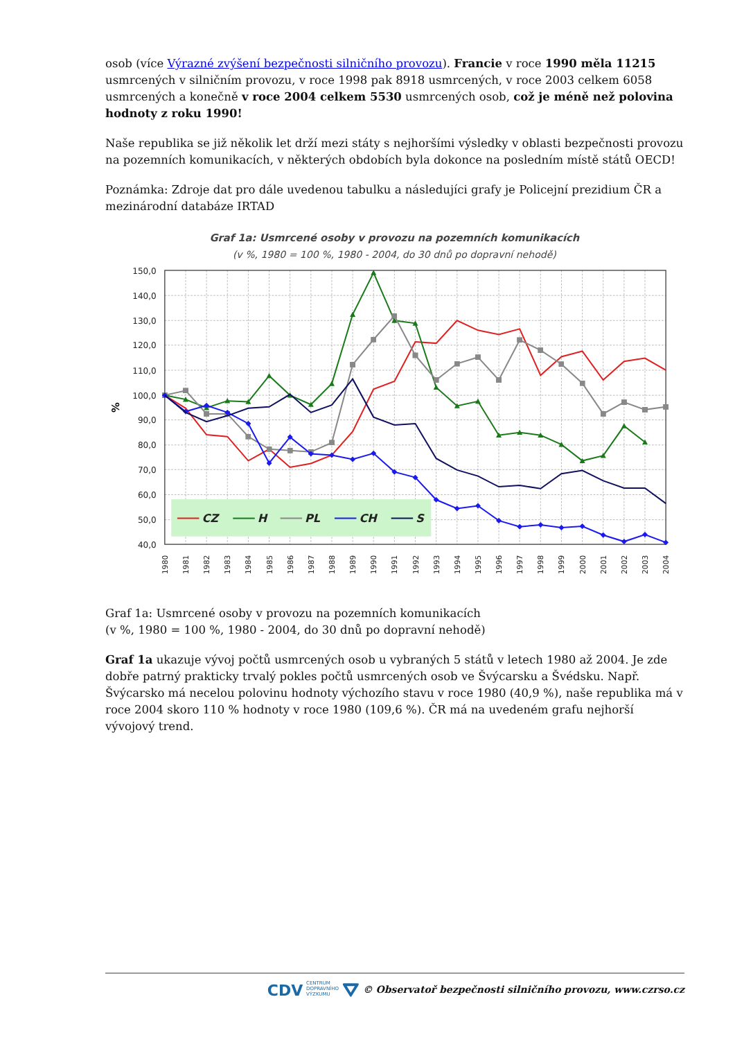osob (více Výrazné zvýšení bezpečnosti silničního provozu). Francie v roce 1990 měla 11215 usmrcených v silničním provozu, v roce 1998 pak 8918 usmrcených, v roce 2003 celkem 6058 usmrcených a konečně v roce 2004 celkem 5530 usmrcených osob, což je méně než polovina hodnoty z roku 1990!
Naše republika se již několik let drží mezi státy s nejhoršími výsledky v oblasti bezpečnosti provozu na pozemních komunikacích, v některých obdobích byla dokonce na posledním místě států OECD!
Poznámka: Zdroje dat pro dále uvedenou tabulku a následujíci grafy je Policejní prezidium ČR a mezinárodní databáze IRTAD
Graf 1a: Usmrcené osoby v provozu na pozemních komunikacích
(v %, 1980 = 100 %, 1980 - 2004, do 30 dnů po dopravní nehodě)
150,0
140,0
130,0
120,0
110,0
100,0
90,0
80,0
70,0
60,0
50,0
40,0
%
1980
1981
1982
1983
1984
1985
1986
1987
1988
1989
1990
1991
1992
1993
1994
1995
1996
1997
1998
1999
2000
2001
2002
2003
2004
CZ
H
PL
CH
S
Graf 1a: Usmrcené osoby v provozu na pozemních komunikacích
(v %, 1980 = 100 %, 1980 - 2004, do 30 dnů po dopravní nehodě)
Graf 1a ukazuje vývoj počtů usmrcených osob u vybraných 5 států v letech 1980 až 2004. Je zde dobře patrný prakticky trvalý pokles počtů usmrcených osob ve Švýcarsku a Švédsku. Např. Švýcarsko má necelou polovinu hodnoty výchozího stavu v roce 1980 (40,9 %), naše republika má v roce 2004 skoro 110 % hodnoty v roce 1980 (109,6 %). ČR má na uvedeném grafu nejhorší vývojový trend.
CDV CENTRUM
DOPRAVNÍHO
VÝZKUMU ⛛ © Observatoř bezpečnosti silničního provozu, www.czrso.cz